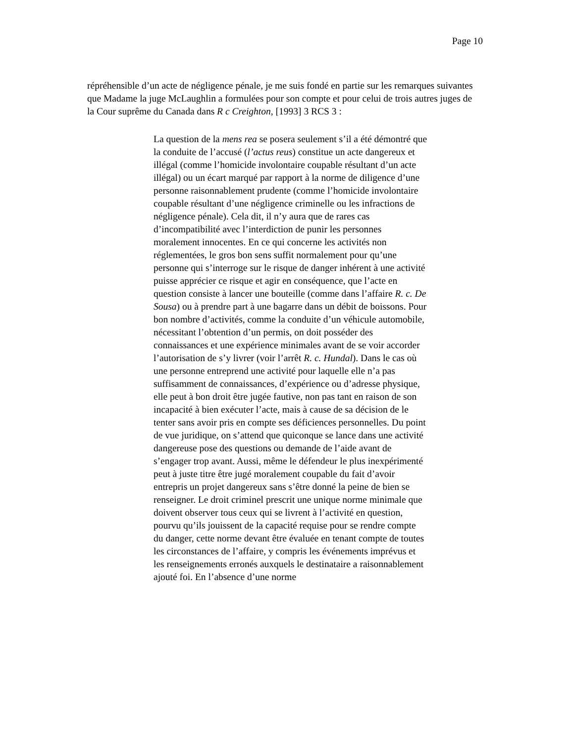Page 10
répréhensible d’un acte de négligence pénale, je me suis fondé en partie sur les remarques suivantes que Madame la juge McLaughlin a formulées pour son compte et pour celui de trois autres juges de la Cour suprême du Canada dans R c Creighton, [1993] 3 RCS 3 :
La question de la mens rea se posera seulement s’il a été démontré que la conduite de l’accusé (l’actus reus) constitue un acte dangereux et illégal (comme l’homicide involontaire coupable résultant d’un acte illégal) ou un écart marqué par rapport à la norme de diligence d’une personne raisonnablement prudente (comme l’homicide involontaire coupable résultant d’une négligence criminelle ou les infractions de négligence pénale). Cela dit, il n’y aura que de rares cas d’incompatibilité avec l’interdiction de punir les personnes moralement innocentes. En ce qui concerne les activités non réglementées, le gros bon sens suffit normalement pour qu’une personne qui s’interroge sur le risque de danger inhérent à une activité puisse apprécier ce risque et agir en conséquence, que l’acte en question consiste à lancer une bouteille (comme dans l’affaire R. c. De Sousa) ou à prendre part à une bagarre dans un débit de boissons. Pour bon nombre d’activités, comme la conduite d’un véhicule automobile, nécessitant l’obtention d’un permis, on doit posséder des connaissances et une expérience minimales avant de se voir accorder l’autorisation de s’y livrer (voir l’arrêt R. c. Hundal). Dans le cas où une personne entreprend une activité pour laquelle elle n’a pas suffisamment de connaissances, d’expérience ou d’adresse physique, elle peut à bon droit être jugée fautive, non pas tant en raison de son incapacité à bien exécuter l’acte, mais à cause de sa décision de le tenter sans avoir pris en compte ses déficiences personnelles. Du point de vue juridique, on s’attend que quiconque se lance dans une activité dangereuse pose des questions ou demande de l’aide avant de s’engager trop avant. Aussi, même le défendeur le plus inexpérimenté peut à juste titre être jugé moralement coupable du fait d’avoir entrepris un projet dangereux sans s’être donné la peine de bien se renseigner. Le droit criminel prescrit une unique norme minimale que doivent observer tous ceux qui se livrent à l’activité en question, pourvu qu’ils jouissent de la capacité requise pour se rendre compte du danger, cette norme devant être évaluée en tenant compte de toutes les circonstances de l’affaire, y compris les événements imprévus et les renseignements erronés auxquels le destinataire a raisonnablement ajouté foi. En l’absence d’une norme